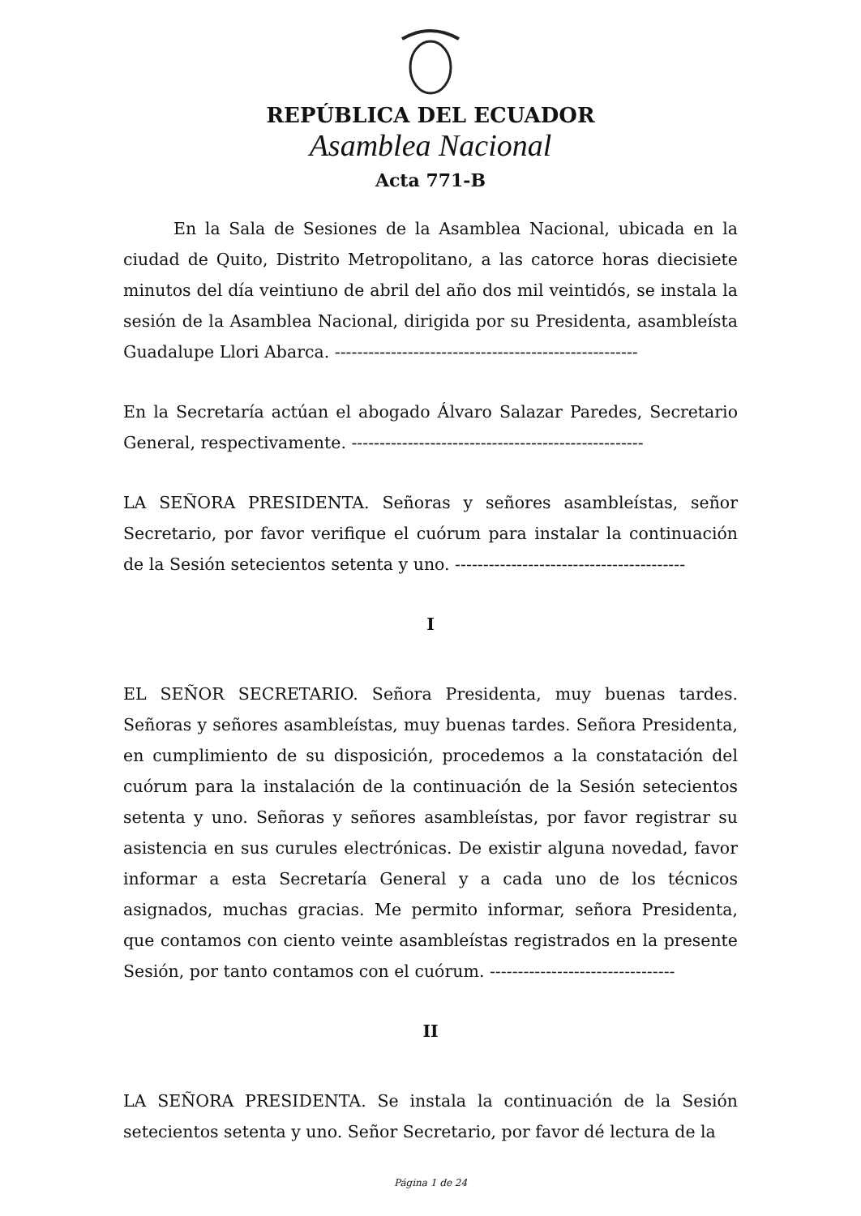REPÚBLICA DEL ECUADOR
Asamblea Nacional
Acta 771-B
En la Sala de Sesiones de la Asamblea Nacional, ubicada en la ciudad de Quito, Distrito Metropolitano, a las catorce horas diecisiete minutos del día veintiuno de abril del año dos mil veintidós, se instala la sesión de la Asamblea Nacional, dirigida por su Presidenta, asambleísta Guadalupe Llori Abarca. ------------------------------------------------------
En la Secretaría actúan el abogado Álvaro Salazar Paredes, Secretario General, respectivamente. ----------------------------------------------------
LA SEÑORA PRESIDENTA. Señoras y señores asambleístas, señor Secretario, por favor verifique el cuórum para instalar la continuación de la Sesión setecientos setenta y uno. -----------------------------------------
I
EL SEÑOR SECRETARIO. Señora Presidenta, muy buenas tardes. Señoras y señores asambleístas, muy buenas tardes. Señora Presidenta, en cumplimiento de su disposición, procedemos a la constatación del cuórum para la instalación de la continuación de la Sesión setecientos setenta y uno. Señoras y señores asambleístas, por favor registrar su asistencia en sus curules electrónicas. De existir alguna novedad, favor informar a esta Secretaría General y a cada uno de los técnicos asignados, muchas gracias. Me permito informar, señora Presidenta, que contamos con ciento veinte asambleístas registrados en la presente Sesión, por tanto contamos con el cuórum. ---------------------------------
II
LA SEÑORA PRESIDENTA. Se instala la continuación de la Sesión setecientos setenta y uno. Señor Secretario, por favor dé lectura de la
Página 1 de 24